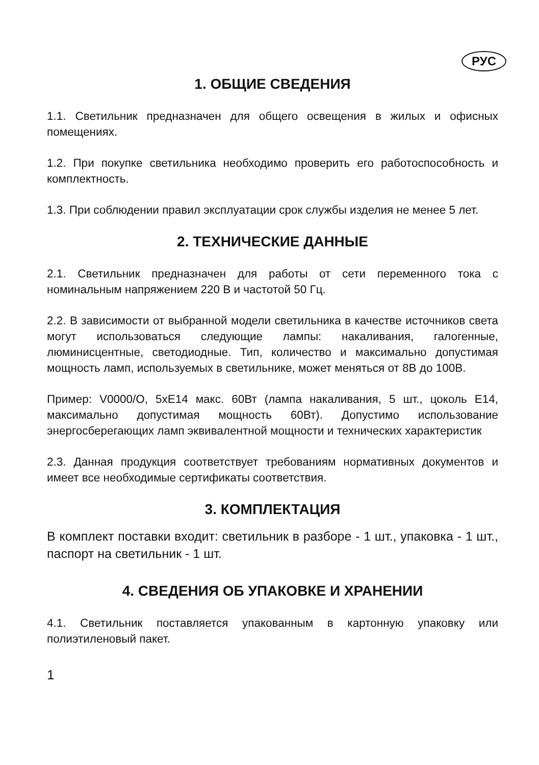РУС
1. ОБЩИЕ СВЕДЕНИЯ
1.1. Светильник предназначен для общего освещения в жилых и офисных помещениях.
1.2. При покупке светильника необходимо проверить его работоспособность и комплектность.
1.3. При соблюдении правил эксплуатации срок службы изделия не менее 5 лет.
2. ТЕХНИЧЕСКИЕ ДАННЫЕ
2.1. Светильник предназначен для работы от сети переменного тока с номинальным напряжением 220 В и частотой 50 Гц.
2.2. В зависимости от выбранной модели светильника в качестве источников света могут использоваться следующие лампы: накаливания, галогенные, люминисцентные, светодиодные. Тип, количество и максимально допустимая мощность ламп, используемых в светильнике, может меняться от 8В до 100В.
Пример: V0000/O, 5хЕ14 макс. 60Вт (лампа накаливания, 5 шт., цоколь Е14, максимально допустимая мощность 60Вт). Допустимо использование энергосберегающих ламп эквивалентной мощности и технических характеристик
2.3. Данная продукция соответствует требованиям нормативных документов и имеет все необходимые сертификаты соответствия.
3. КОМПЛЕКТАЦИЯ
В комплект поставки входит: светильник в разборе - 1 шт., упаковка - 1 шт., паспорт на светильник - 1 шт.
4. СВЕДЕНИЯ ОБ УПАКОВКЕ И ХРАНЕНИИ
4.1. Светильник поставляется упакованным в картонную упаковку или полиэтиленовый пакет.
1